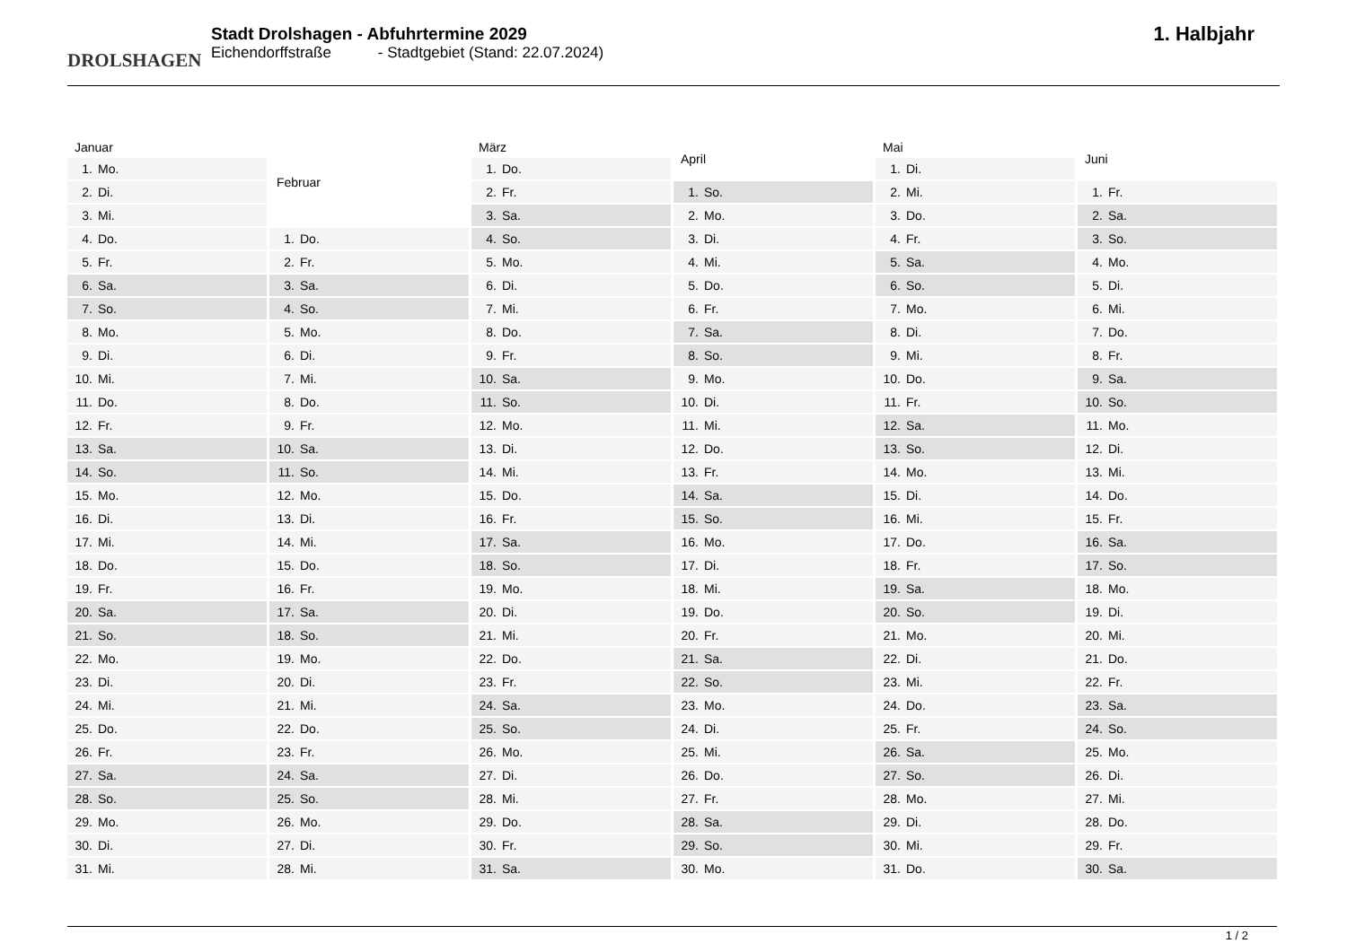DROLSHAGEN
Stadt Drolshagen - Abfuhrtermine 2029
Eichendorffstraße - Stadtgebiet (Stand: 22.07.2024)
1. Halbjahr
| Januar | |
| --- | --- |
| 1. | Mo. |
| 2. | Di. |
| 3. | Mi. |
| 4. | Do. |
| 5. | Fr. |
| 6. | Sa. |
| 7. | So. |
| 8. | Mo. |
| 9. | Di. |
| 10. | Mi. |
| 11. | Do. |
| 12. | Fr. |
| 13. | Sa. |
| 14. | So. |
| 15. | Mo. |
| 16. | Di. |
| 17. | Mi. |
| 18. | Do. |
| 19. | Fr. |
| 20. | Sa. |
| 21. | So. |
| 22. | Mo. |
| 23. | Di. |
| 24. | Mi. |
| 25. | Do. |
| 26. | Fr. |
| 27. | Sa. |
| 28. | So. |
| 29. | Mo. |
| 30. | Di. |
| 31. | Mi. |
| Februar | |
| --- | --- |
| 1. | Do. |
| 2. | Fr. |
| 3. | Sa. |
| 4. | So. |
| 5. | Mo. |
| 6. | Di. |
| 7. | Mi. |
| 8. | Do. |
| 9. | Fr. |
| 10. | Sa. |
| 11. | So. |
| 12. | Mo. |
| 13. | Di. |
| 14. | Mi. |
| 15. | Do. |
| 16. | Fr. |
| 17. | Sa. |
| 18. | So. |
| 19. | Mo. |
| 20. | Di. |
| 21. | Mi. |
| 22. | Do. |
| 23. | Fr. |
| 24. | Sa. |
| 25. | So. |
| 26. | Mo. |
| 27. | Di. |
| 28. | Mi. |
| März | |
| --- | --- |
| 1. | Do. |
| 2. | Fr. |
| 3. | Sa. |
| 4. | So. |
| 5. | Mo. |
| 6. | Di. |
| 7. | Mi. |
| 8. | Do. |
| 9. | Fr. |
| 10. | Sa. |
| 11. | So. |
| 12. | Mo. |
| 13. | Di. |
| 14. | Mi. |
| 15. | Do. |
| 16. | Fr. |
| 17. | Sa. |
| 18. | So. |
| 19. | Mo. |
| 20. | Di. |
| 21. | Mi. |
| 22. | Do. |
| 23. | Fr. |
| 24. | Sa. |
| 25. | So. |
| 26. | Mo. |
| 27. | Di. |
| 28. | Mi. |
| 29. | Do. |
| 30. | Fr. |
| 31. | Sa. |
| April | |
| --- | --- |
| 1. | So. |
| 2. | Mo. |
| 3. | Di. |
| 4. | Mi. |
| 5. | Do. |
| 6. | Fr. |
| 7. | Sa. |
| 8. | So. |
| 9. | Mo. |
| 10. | Di. |
| 11. | Mi. |
| 12. | Do. |
| 13. | Fr. |
| 14. | Sa. |
| 15. | So. |
| 16. | Mo. |
| 17. | Di. |
| 18. | Mi. |
| 19. | Do. |
| 20. | Fr. |
| 21. | Sa. |
| 22. | So. |
| 23. | Mo. |
| 24. | Di. |
| 25. | Mi. |
| 26. | Do. |
| 27. | Fr. |
| 28. | Sa. |
| 29. | So. |
| 30. | Mo. |
| Mai | |
| --- | --- |
| 1. | Di. |
| 2. | Mi. |
| 3. | Do. |
| 4. | Fr. |
| 5. | Sa. |
| 6. | So. |
| 7. | Mo. |
| 8. | Di. |
| 9. | Mi. |
| 10. | Do. |
| 11. | Fr. |
| 12. | Sa. |
| 13. | So. |
| 14. | Mo. |
| 15. | Di. |
| 16. | Mi. |
| 17. | Do. |
| 18. | Fr. |
| 19. | Sa. |
| 20. | So. |
| 21. | Mo. |
| 22. | Di. |
| 23. | Mi. |
| 24. | Do. |
| 25. | Fr. |
| 26. | Sa. |
| 27. | So. |
| 28. | Mo. |
| 29. | Di. |
| 30. | Mi. |
| 31. | Do. |
| Juni | |
| --- | --- |
| 1. | Fr. |
| 2. | Sa. |
| 3. | So. |
| 4. | Mo. |
| 5. | Di. |
| 6. | Mi. |
| 7. | Do. |
| 8. | Fr. |
| 9. | Sa. |
| 10. | So. |
| 11. | Mo. |
| 12. | Di. |
| 13. | Mi. |
| 14. | Do. |
| 15. | Fr. |
| 16. | Sa. |
| 17. | So. |
| 18. | Mo. |
| 19. | Di. |
| 20. | Mi. |
| 21. | Do. |
| 22. | Fr. |
| 23. | Sa. |
| 24. | So. |
| 25. | Mo. |
| 26. | Di. |
| 27. | Mi. |
| 28. | Do. |
| 29. | Fr. |
| 30. | Sa. |
1 / 2